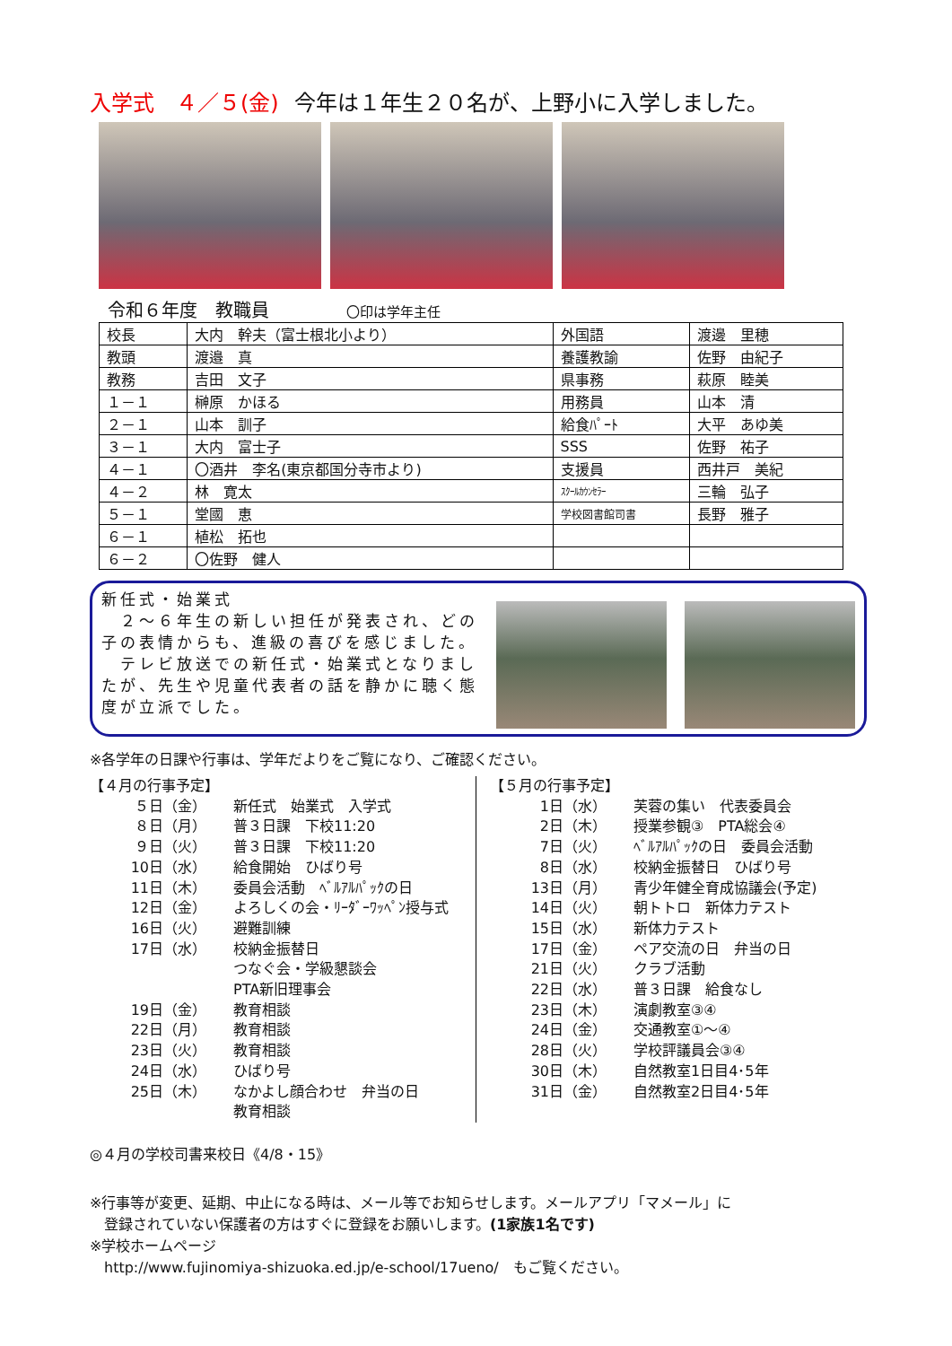入学式　４／５(金) 今年は１年生２０名が、上野小に入学しました。
令和６年度　教職員 〇印は学年主任
| 校長 | 大内 幹夫（富士根北小より） | 外国語 | 渡邊 里穂 |
| 教頭 | 渡邉 真 | 養護教諭 | 佐野 由紀子 |
| 教務 | 吉田 文子 | 県事務 | 萩原 睦美 |
| １－１ | 榊原 かほる | 用務員 | 山本 清 |
| ２－１ | 山本 訓子 | 給食ﾊﾟｰﾄ | 大平 あゆ美 |
| ３－１ | 大内 富士子 | SSS | 佐野 祐子 |
| ４－１ | 〇酒井 李名(東京都国分寺市より) | 支援員 | 西井戸 美紀 |
| ４－２ | 林 寛太 | ｽｸｰﾙｶｳﾝｾﾗｰ | 三輪 弘子 |
| ５－１ | 堂國 恵 | 学校図書館司書 | 長野 雅子 |
| ６－１ | 植松 拓也 | | |
| ６－２ | 〇佐野 健人 | | |
新任式・始業式
　２～６年生の新しい担任が発表され、どの子の表情からも、進級の喜びを感じました。
　テレビ放送での新任式・始業式となりましたが、先生や児童代表者の話を静かに聴く態度が立派でした。
※各学年の日課や行事は、学年だよりをご覧になり、ご確認ください。
【４月の行事予定】
５日（金） 新任式　始業式　入学式
８日（月） 普３日課　下校11:20
９日（火） 普３日課　下校11:20
10日（水） 給食開始　ひばり号
11日（木） 委員会活動　ﾍﾞﾙｱﾙﾊﾟｯｸの日
12日（金） よろしくの会・ﾘｰﾀﾞｰﾜｯﾍﾟﾝ授与式
16日（火） 避難訓練
17日（水） 校納金振替日
つなぐ会・学級懇談会
PTA新旧理事会
19日（金） 教育相談
22日（月） 教育相談
23日（火） 教育相談
24日（水） ひばり号
25日（木） なかよし顔合わせ　弁当の日
教育相談
【５月の行事予定】
1日（水） 芙蓉の集い　代表委員会
2日（木） 授業参観③　PTA総会④
7日（火） ﾍﾞﾙｱﾙﾊﾟｯｸの日　委員会活動
8日（水） 校納金振替日　ひばり号
13日（月） 青少年健全育成協議会(予定)
14日（火） 朝トトロ　新体力テスト
15日（水） 新体力テスト
17日（金） ペア交流の日　弁当の日
21日（火） クラブ活動
22日（水） 普３日課　給食なし
23日（木） 演劇教室③④
24日（金） 交通教室①～④
28日（火） 学校評議員会③④
30日（木） 自然教室1日目4･5年
31日（金） 自然教室2日目4･5年
◎４月の学校司書来校日《4/8・15》
※行事等が変更、延期、中止になる時は、メール等でお知らせします。メールアプリ「マメール」に
　登録されていない保護者の方はすぐに登録をお願いします。(1家族1名です)
※学校ホームページ
　http://www.fujinomiya-shizuoka.ed.jp/e-school/17ueno/　もご覧ください。